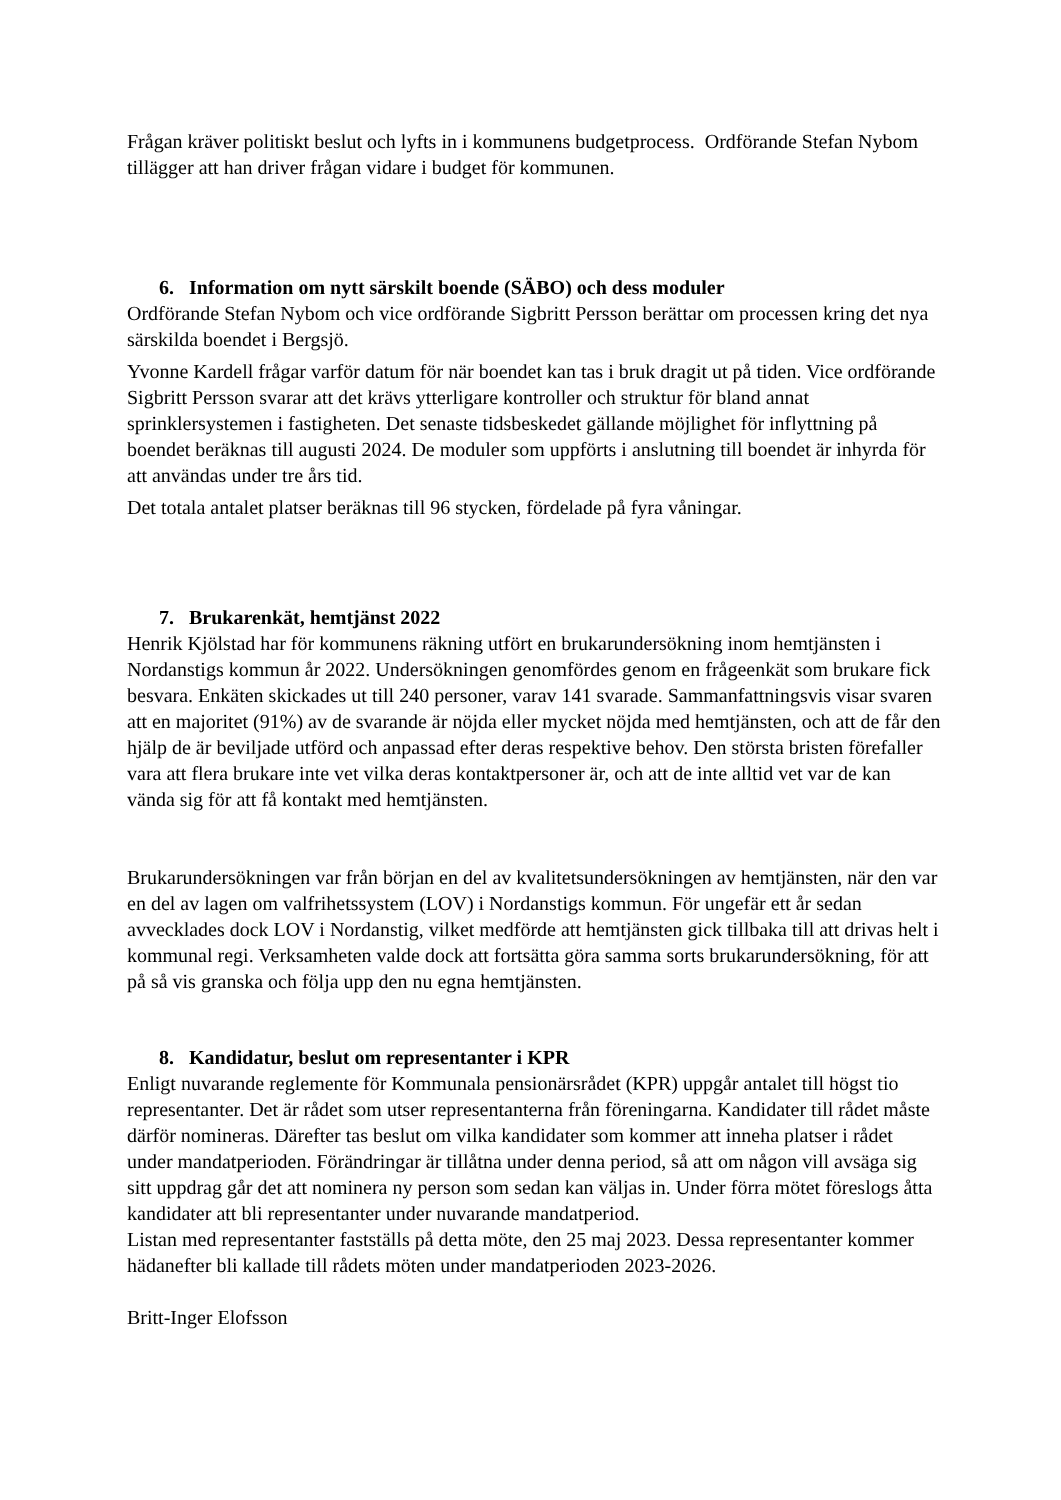Frågan kräver politiskt beslut och lyfts in i kommunens budgetprocess. Ordförande Stefan Nybom tillägger att han driver frågan vidare i budget för kommunen.
6. Information om nytt särskilt boende (SÄBO) och dess moduler
Ordförande Stefan Nybom och vice ordförande Sigbritt Persson berättar om processen kring det nya särskilda boendet i Bergsjö.
Yvonne Kardell frågar varför datum för när boendet kan tas i bruk dragit ut på tiden. Vice ordförande Sigbritt Persson svarar att det krävs ytterligare kontroller och struktur för bland annat sprinklersystemen i fastigheten. Det senaste tidsbeskedet gällande möjlighet för inflyttning på boendet beräknas till augusti 2024. De moduler som uppförts i anslutning till boendet är inhyrda för att användas under tre års tid.
Det totala antalet platser beräknas till 96 stycken, fördelade på fyra våningar.
7. Brukarenkät, hemtjänst 2022
Henrik Kjölstad har för kommunens räkning utfört en brukarundersökning inom hemtjänsten i Nordanstigs kommun år 2022. Undersökningen genomfördes genom en frågeenkät som brukare fick besvara. Enkäten skickades ut till 240 personer, varav 141 svarade. Sammanfattningsvis visar svaren att en majoritet (91%) av de svarande är nöjda eller mycket nöjda med hemtjänsten, och att de får den hjälp de är beviljade utförd och anpassad efter deras respektive behov. Den största bristen förefaller vara att flera brukare inte vet vilka deras kontaktpersoner är, och att de inte alltid vet var de kan vända sig för att få kontakt med hemtjänsten.
Brukarundersökningen var från början en del av kvalitetsundersökningen av hemtjänsten, när den var en del av lagen om valfrihetssystem (LOV) i Nordanstigs kommun. För ungefär ett år sedan avvecklades dock LOV i Nordanstig, vilket medförde att hemtjänsten gick tillbaka till att drivas helt i kommunal regi. Verksamheten valde dock att fortsätta göra samma sorts brukarundersökning, för att på så vis granska och följa upp den nu egna hemtjänsten.
8. Kandidatur, beslut om representanter i KPR
Enligt nuvarande reglemente för Kommunala pensionärsrådet (KPR) uppgår antalet till högst tio representanter. Det är rådet som utser representanterna från föreningarna. Kandidater till rådet måste därför nomineras. Därefter tas beslut om vilka kandidater som kommer att inneha platser i rådet under mandatperioden. Förändringar är tillåtna under denna period, så att om någon vill avsäga sig sitt uppdrag går det att nominera ny person som sedan kan väljas in. Under förra mötet föreslogs åtta kandidater att bli representanter under nuvarande mandatperiod.
Listan med representanter fastställs på detta möte, den 25 maj 2023. Dessa representanter kommer hädanefter bli kallade till rådets möten under mandatperioden 2023-2026.
Britt-Inger Elofsson